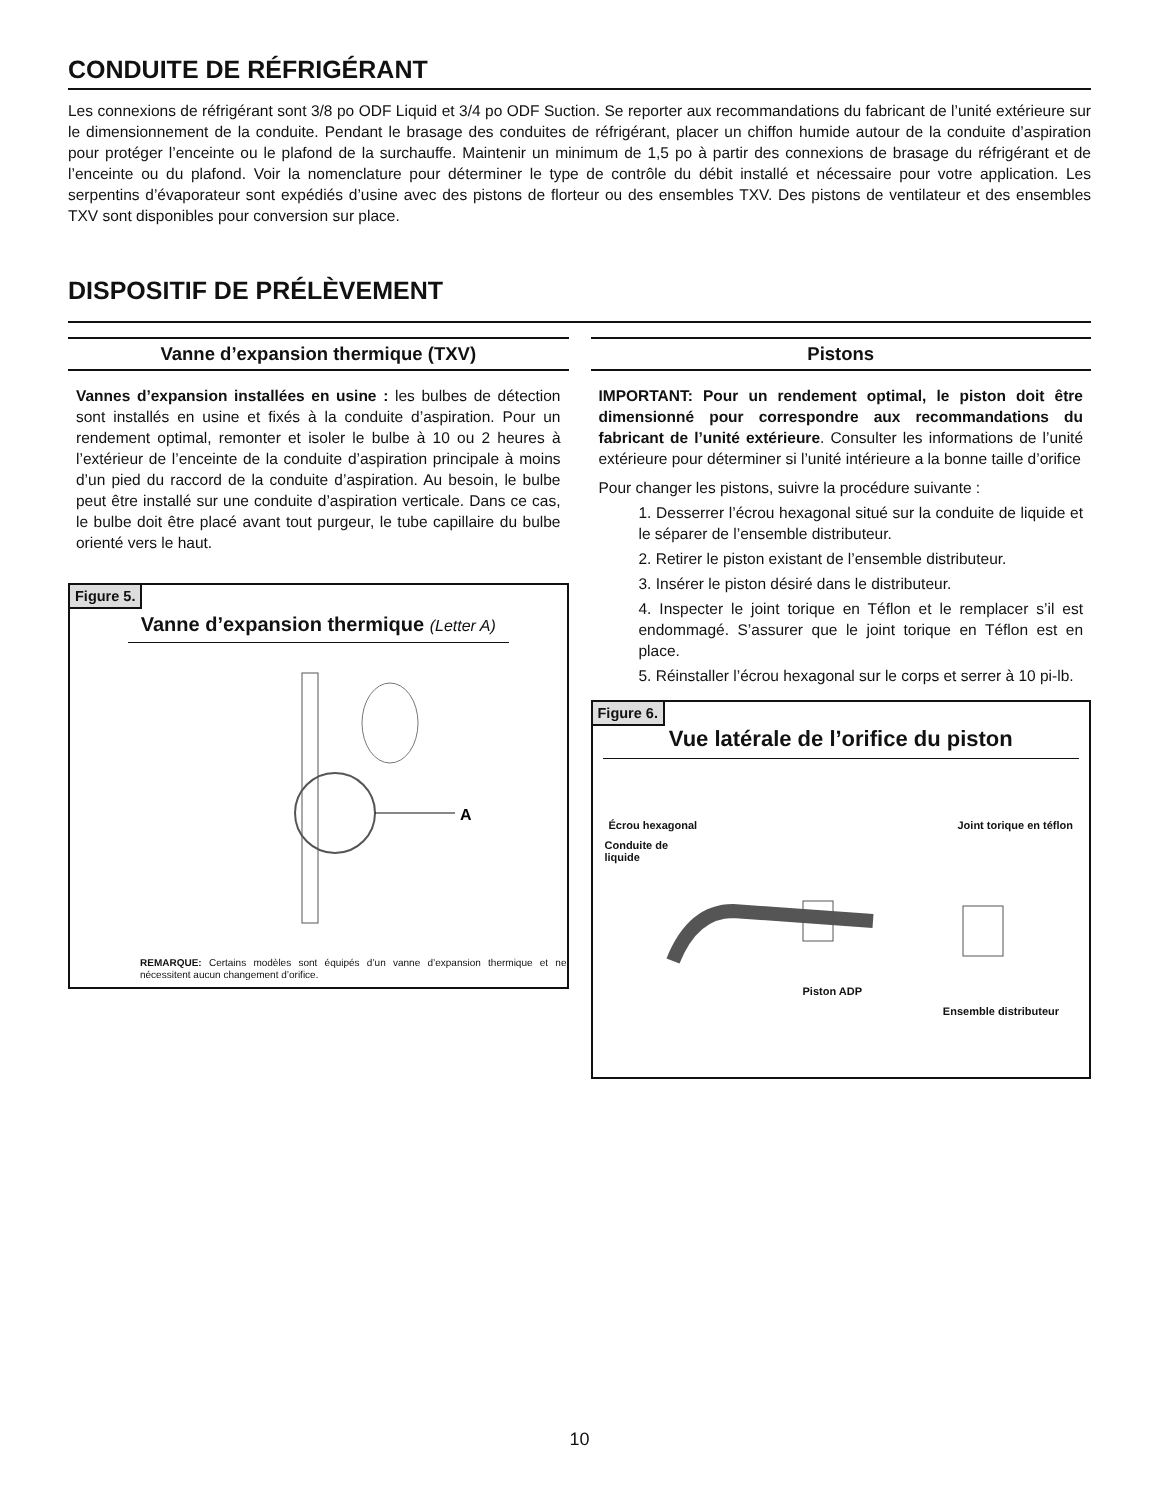CONDUITE DE RÉFRIGÉRANT
Les connexions de réfrigérant sont 3/8 po ODF Liquid et 3/4 po ODF Suction. Se reporter aux recommandations du fabricant de l’unité extérieure sur le dimensionnement de la conduite. Pendant le brasage des conduites de réfrigérant, placer un chiffon humide autour de la conduite d’aspiration pour protéger l’enceinte ou le plafond de la surchauffe. Maintenir un minimum de 1,5 po à partir des connexions de brasage du réfrigérant et de l’enceinte ou du plafond. Voir la nomenclature pour déterminer le type de contrôle du débit installé et nécessaire pour votre application. Les serpentins d’évaporateur sont expédiés d’usine avec des pistons de florteur ou des ensembles TXV. Des pistons de ventilateur et des ensembles TXV sont disponibles pour conversion sur place.
DISPOSITIF DE PRÉLÈVEMENT
Vanne d’expansion thermique (TXV)
Vannes d’expansion installées en usine : les bulbes de détection sont installés en usine et fixés à la conduite d’aspiration. Pour un rendement optimal, remonter et isoler le bulbe à 10 ou 2 heures à l’extérieur de l’enceinte de la conduite d’aspiration principale à moins d’un pied du raccord de la conduite d’aspiration. Au besoin, le bulbe peut être installé sur une conduite d’aspiration verticale. Dans ce cas, le bulbe doit être placé avant tout purgeur, le tube capillaire du bulbe orienté vers le haut.
Figure 5.
Vanne d’expansion thermique (Letter A)
A
REMARQUE: Certains modèles sont équipés d’un vanne d’expansion thermique et ne nécessitent aucun changement d’orifice.
Pistons
IMPORTANT: Pour un rendement optimal, le piston doit être dimensionné pour correspondre aux recommandations du fabricant de l’unité extérieure. Consulter les informations de l’unité extérieure pour déterminer si l’unité intérieure a la bonne taille d’orifice
Pour changer les pistons, suivre la procédure suivante :
1. Desserrer l’écrou hexagonal situé sur la conduite de liquide et le séparer de l’ensemble distributeur.
2. Retirer le piston existant de l’ensemble distributeur.
3. Insérer le piston désiré dans le distributeur.
4. Inspecter le joint torique en Téflon et le remplacer s’il est endommagé. S’assurer que le joint torique en Téflon est en place.
5. Réinstaller l’écrou hexagonal sur le corps et serrer à 10 pi-lb.
Figure 6.
Vue latérale de l’orifice du piston
Écrou hexagonal Joint torique en téflon
Conduite de
liquide
Piston ADP Ensemble distributeur
10